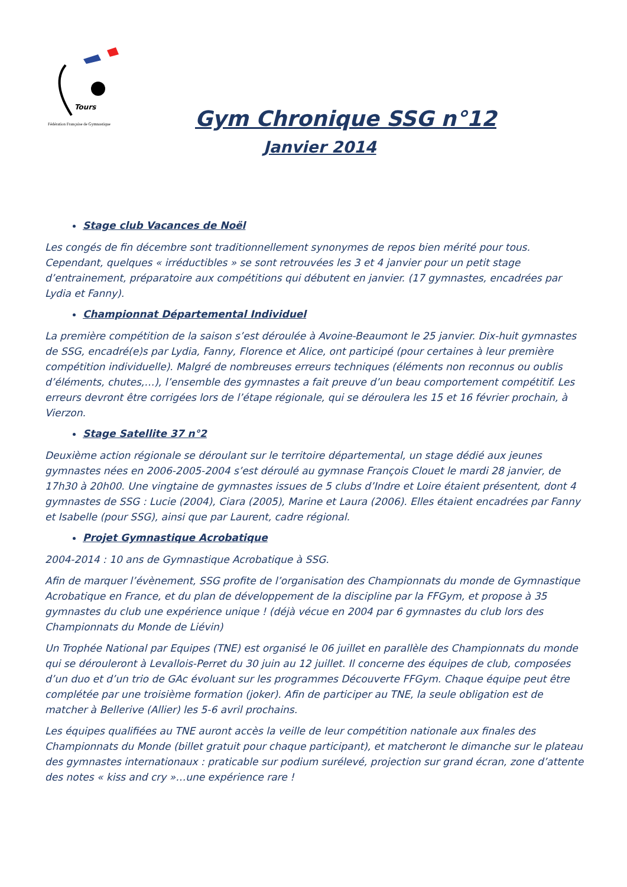Tours
Fédération Française de Gymnastique
Gym Chronique SSG n°12
Janvier 2014
Stage club Vacances de Noël
Les congés de fin décembre sont traditionnellement synonymes de repos bien mérité pour tous. Cependant, quelques « irréductibles » se sont retrouvées les 3 et 4 janvier pour un petit stage d’entrainement, préparatoire aux compétitions qui débutent en janvier. (17 gymnastes, encadrées par Lydia et Fanny).
Championnat Départemental Individuel
La première compétition de la saison s’est déroulée à Avoine-Beaumont le 25 janvier. Dix-huit gymnastes de SSG, encadré(e)s par Lydia, Fanny, Florence et Alice, ont participé (pour certaines à leur première compétition individuelle). Malgré de nombreuses erreurs techniques (éléments non reconnus ou oublis d’éléments, chutes,…), l’ensemble des gymnastes a fait preuve d’un beau comportement compétitif. Les erreurs devront être corrigées lors de l’étape régionale, qui se déroulera les 15 et 16 février prochain, à Vierzon.
Stage Satellite 37 n°2
Deuxième action régionale se déroulant sur le territoire départemental, un stage dédié aux jeunes gymnastes nées en 2006-2005-2004 s’est déroulé au gymnase François Clouet le mardi 28 janvier, de 17h30 à 20h00. Une vingtaine de gymnastes issues de 5 clubs d’Indre et Loire étaient présentent, dont 4 gymnastes de SSG : Lucie (2004), Ciara (2005), Marine et Laura (2006). Elles étaient encadrées par Fanny et Isabelle (pour SSG), ainsi que par Laurent, cadre régional.
Projet Gymnastique Acrobatique
2004-2014 : 10 ans de Gymnastique Acrobatique à SSG.
Afin de marquer l’évènement, SSG profite de l’organisation des Championnats du monde de Gymnastique Acrobatique en France, et du plan de développement de la discipline par la FFGym, et propose à 35 gymnastes du club une expérience unique ! (déjà vécue en 2004 par 6 gymnastes du club lors des Championnats du Monde de Liévin)
Un Trophée National par Equipes (TNE) est organisé le 06 juillet en parallèle des Championnats du monde qui se dérouleront à Levallois-Perret du 30 juin au 12 juillet. Il concerne des équipes de club, composées d’un duo et d’un trio de GAc évoluant sur les programmes Découverte FFGym. Chaque équipe peut être complétée par une troisième formation (joker). Afin de participer au TNE, la seule obligation est de matcher à Bellerive (Allier) les 5-6 avril prochains.
Les équipes qualifiées au TNE auront accès la veille de leur compétition nationale aux finales des Championnats du Monde (billet gratuit pour chaque participant), et matcheront le dimanche sur le plateau des gymnastes internationaux : praticable sur podium surélevé, projection sur grand écran, zone d’attente des notes « kiss and cry »…une expérience rare !